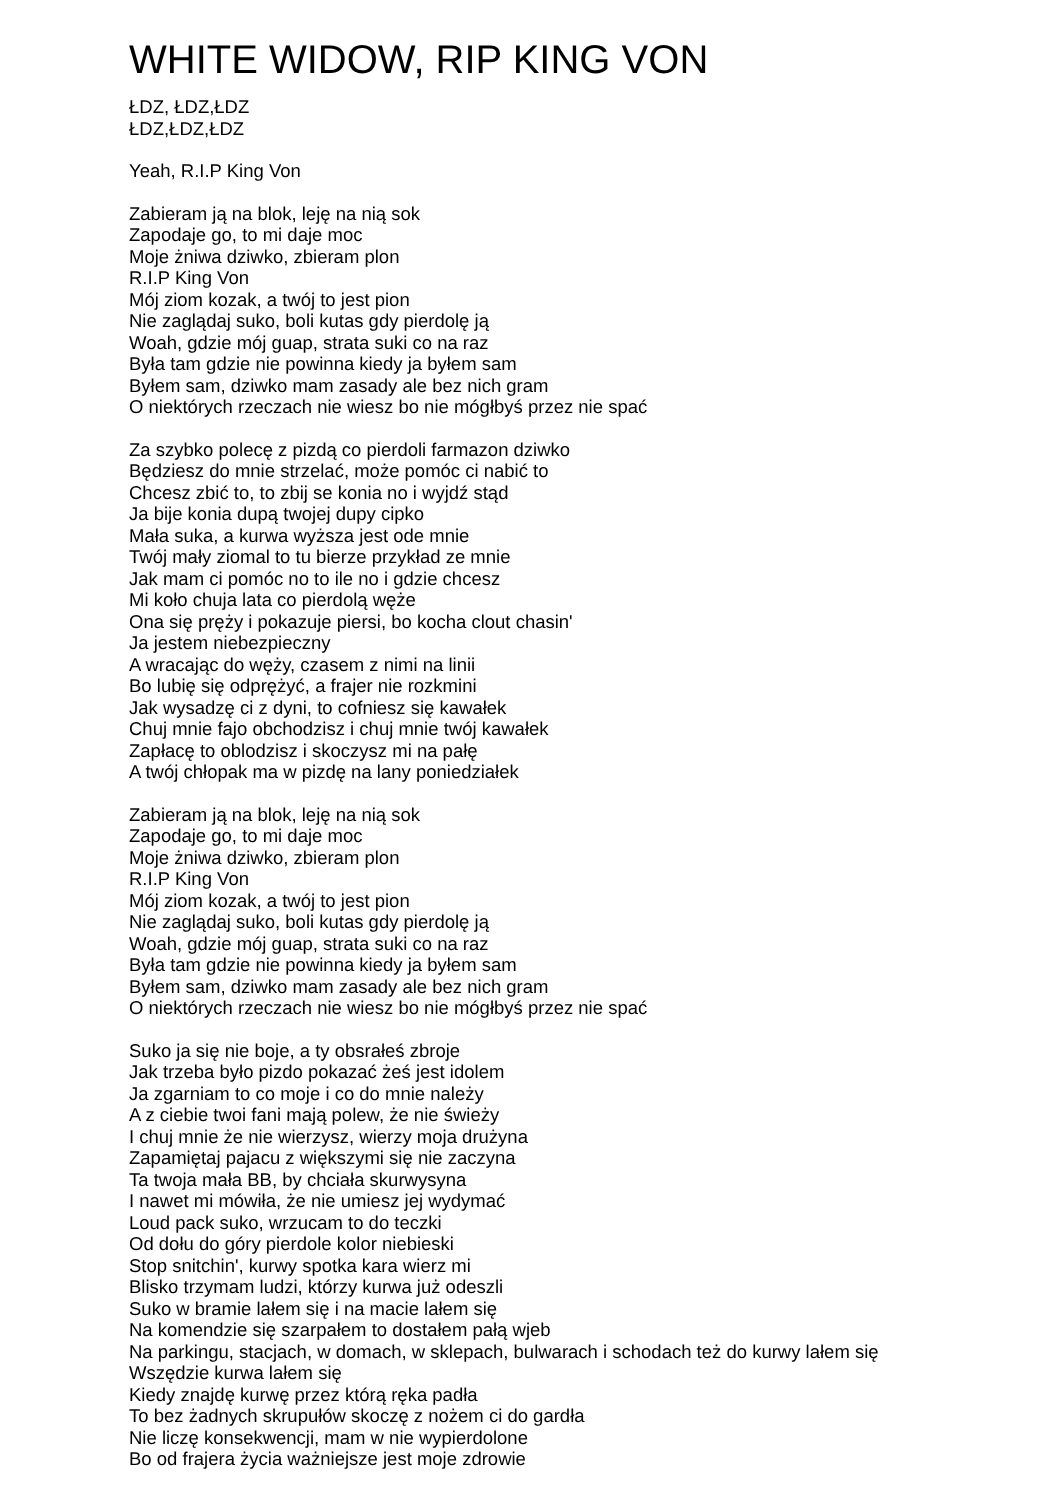WHITE WIDOW, RIP KING VON
ŁDZ, ŁDZ,ŁDZ
ŁDZ,ŁDZ,ŁDZ
Yeah, R.I.P King Von
Zabieram ją na blok, leję na nią sok
Zapodaje go, to mi daje moc
Moje żniwa dziwko, zbieram plon
R.I.P King Von
Mój ziom kozak, a twój to jest pion
Nie zaglądaj suko, boli kutas gdy pierdolę ją
Woah, gdzie mój guap, strata suki co na raz
Była tam gdzie nie powinna kiedy ja byłem sam
Byłem sam, dziwko mam zasady ale bez nich gram
O niektórych rzeczach nie wiesz bo nie mógłbyś przez nie spać
Za szybko polecę z pizdą co pierdoli farmazon dziwko
Będziesz do mnie strzelać, może pomóc ci nabić to
Chcesz zbić to, to zbij se konia no i wyjdź stąd
Ja bije konia dupą twojej dupy cipko
Mała suka, a kurwa wyższa jest ode mnie
Twój mały ziomal to tu bierze przykład ze mnie
Jak mam ci pomóc no to ile no i gdzie chcesz
Mi koło chuja lata co pierdolą węże
Ona się pręży i pokazuje piersi, bo kocha clout chasin'
Ja jestem niebezpieczny
A wracając do węży, czasem z nimi na linii
Bo lubię się odprężyć, a frajer nie rozkmini
Jak wysadzę ci z dyni, to cofniesz się kawałek
Chuj mnie fajo obchodzisz i chuj mnie twój kawałek
Zapłacę to oblodzisz i skoczysz mi na pałę
A twój chłopak ma w pizdę na lany poniedziałek
Zabieram ją na blok, leję na nią sok
Zapodaje go, to mi daje moc
Moje żniwa dziwko, zbieram plon
R.I.P King Von
Mój ziom kozak, a twój to jest pion
Nie zaglądaj suko, boli kutas gdy pierdolę ją
Woah, gdzie mój guap, strata suki co na raz
Była tam gdzie nie powinna kiedy ja byłem sam
Byłem sam, dziwko mam zasady ale bez nich gram
O niektórych rzeczach nie wiesz bo nie mógłbyś przez nie spać
Suko ja się nie boje, a ty obsrałeś zbroje
Jak trzeba było pizdo pokazać żeś jest idolem
Ja zgarniam to co moje i co do mnie należy
A z ciebie twoi fani mają polew, że nie świeży
I chuj mnie że nie wierzysz, wierzy moja drużyna
Zapamiętaj pajacu z większymi się nie zaczyna
Ta twoja mała BB, by chciała skurwysyna
I nawet mi mówiła, że nie umiesz jej wydymać
Loud pack suko, wrzucam to do teczki
Od dołu do góry pierdole kolor niebieski
Stop snitchin', kurwy spotka kara wierz mi
Blisko trzymam ludzi, którzy kurwa już odeszli
Suko w bramie lałem się i na macie lałem się
Na komendzie się szarpałem to dostałem pałą wjeb
Na parkingu, stacjach, w domach, w sklepach, bulwarach i schodach też do kurwy lałem się
Wszędzie kurwa lałem się
Kiedy znajdę kurwę przez którą ręka padła
To bez żadnych skrupułów skoczę z nożem ci do gardła
Nie liczę konsekwencji, mam w nie wypierdolone
Bo od frajera życia ważniejsze jest moje zdrowie